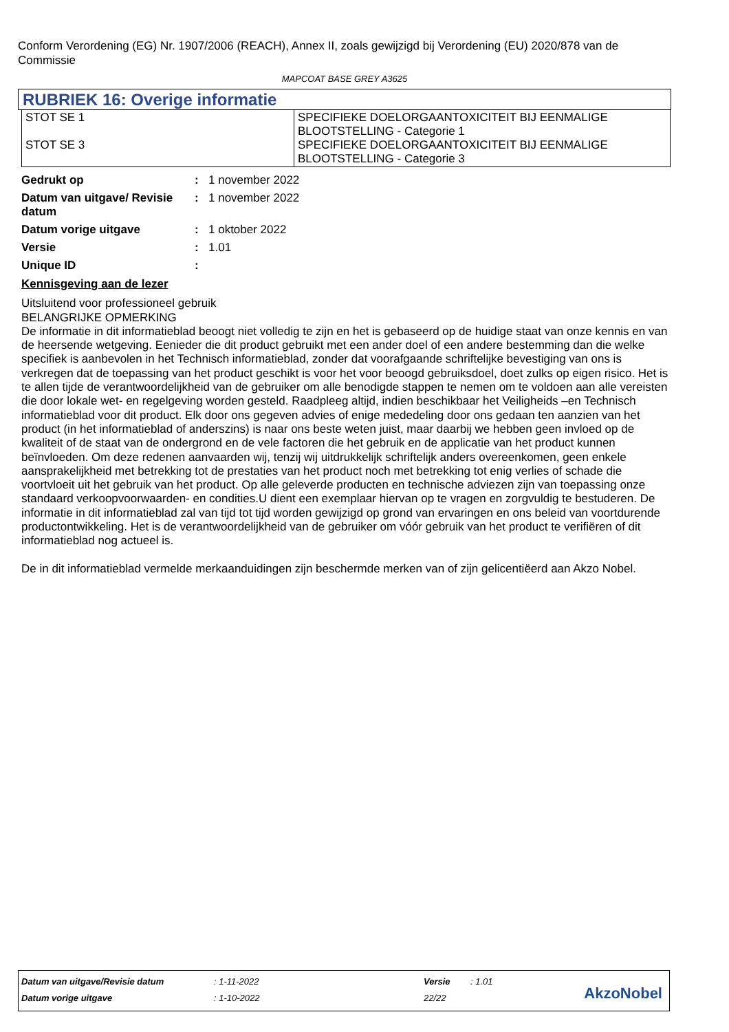Conform Verordening (EG) Nr. 1907/2006 (REACH), Annex II, zoals gewijzigd bij Verordening (EU) 2020/878 van de Commissie
MAPCOAT BASE GREY A3625
RUBRIEK 16: Overige informatie
| STOT SE 1 STOT SE 3 | SPECIFIEKE DOELORGAANTOXICITEIT BIJ EENMALIGE BLOOTSTELLING - Categorie 1 SPECIFIEKE DOELORGAANTOXICITEIT BIJ EENMALIGE BLOOTSTELLING - Categorie 3 |
| Gedrukt op | : | 1 november 2022 |
| Datum van uitgave/ Revisie datum | : | 1 november 2022 |
| Datum vorige uitgave | : | 1 oktober 2022 |
| Versie | : | 1.01 |
| Unique ID | : | |
Kennisgeving aan de lezer
Uitsluitend voor professioneel gebruik
BELANGRIJKE OPMERKING
De informatie in dit informatieblad beoogt niet volledig te zijn en het is gebaseerd op de huidige staat van onze kennis en van de heersende wetgeving. Eenieder die dit product gebruikt met een ander doel of een andere bestemming dan die welke specifiek is aanbevolen in het Technisch informatieblad, zonder dat voorafgaande schriftelijke bevestiging van ons is verkregen dat de toepassing van het product geschikt is voor het voor beoogd gebruiksdoel, doet zulks op eigen risico. Het is te allen tijde de verantwoordelijkheid van de gebruiker om alle benodigde stappen te nemen om te voldoen aan alle vereisten die door lokale wet- en regelgeving worden gesteld. Raadpleeg altijd, indien beschikbaar het Veiligheids –en Technisch informatieblad voor dit product. Elk door ons gegeven advies of enige mededeling door ons gedaan ten aanzien van het product (in het informatieblad of anderszins) is naar ons beste weten juist, maar daarbij we hebben geen invloed op de kwaliteit of de staat van de ondergrond en de vele factoren die het gebruik en de applicatie van het product kunnen beïnvloeden. Om deze redenen aanvaarden wij, tenzij wij uitdrukkelijk schriftelijk anders overeenkomen, geen enkele aansprakelijkheid met betrekking tot de prestaties van het product noch met betrekking tot enig verlies of schade die voortvloeit uit het gebruik van het product. Op alle geleverde producten en technische adviezen zijn van toepassing onze standaard verkoopvoorwaarden- en condities.U dient een exemplaar hiervan op te vragen en zorgvuldig te bestuderen. De informatie in dit informatieblad zal van tijd tot tijd worden gewijzigd op grond van ervaringen en ons beleid van voortdurende productontwikkeling. Het is de verantwoordelijkheid van de gebruiker om vóór gebruik van het product te verifiëren of dit informatieblad nog actueel is.
De in dit informatieblad vermelde merkaanduidingen zijn beschermde merken van of zijn gelicentiëerd aan Akzo Nobel.
| Datum van uitgave/Revisie datum | : 1-11-2022 | Versie | : 1.01 |
| Datum vorige uitgave | : 1-10-2022 | 22/22 | |
AkzoNobel